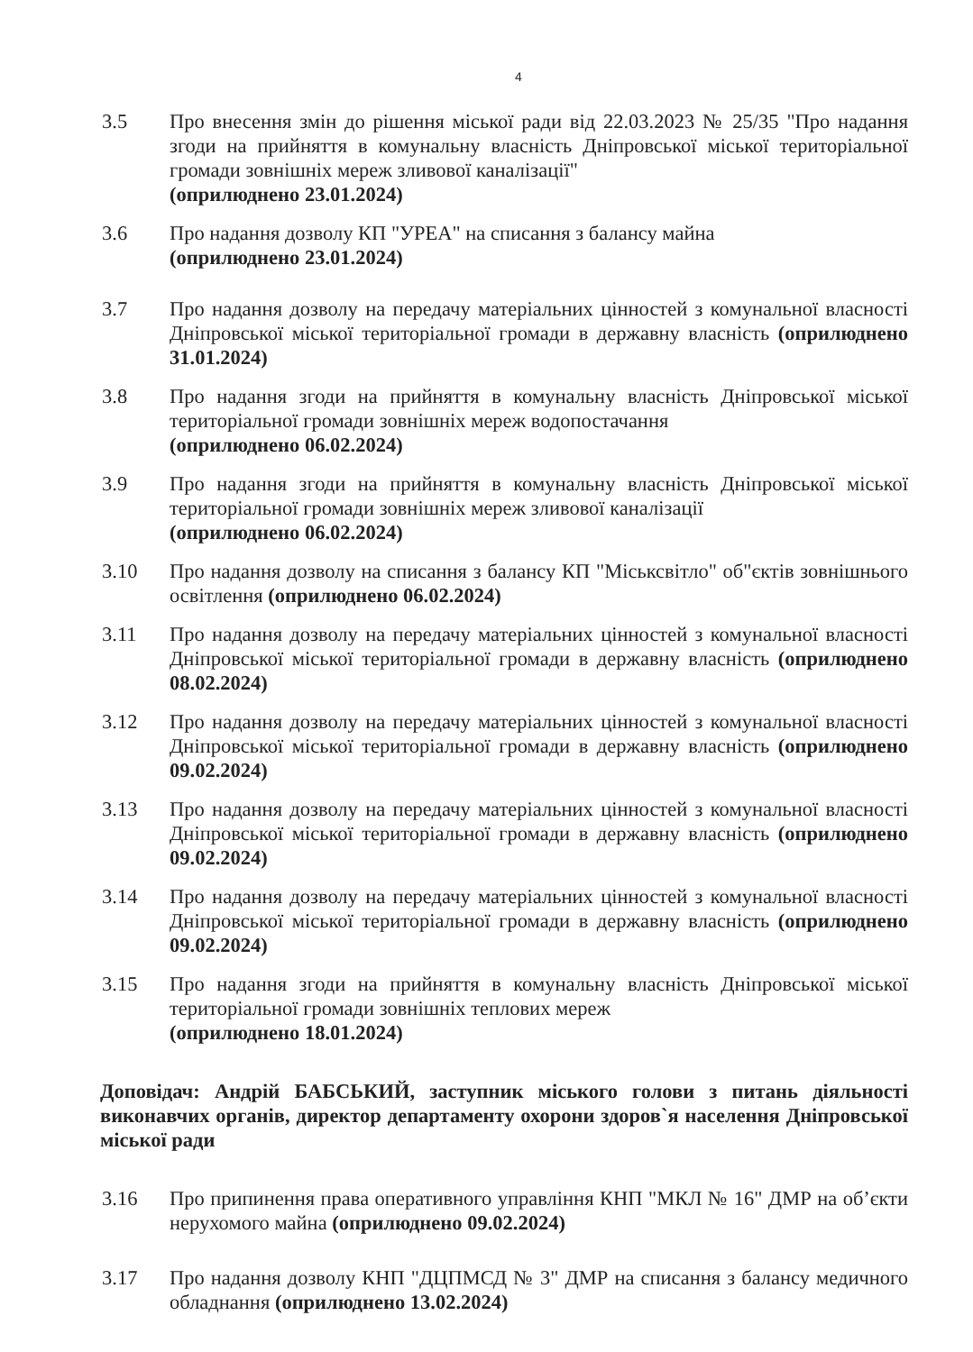4
3.5 Про внесення змін до рішення міської ради від 22.03.2023 № 25/35 "Про надання згоди на прийняття в комунальну власність Дніпровської міської територіальної громади зовнішніх мереж зливової каналізації"
(оприлюднено 23.01.2024)
3.6 Про надання дозволу КП "УРЕА" на списання з балансу майна
(оприлюднено 23.01.2024)
3.7 Про надання дозволу на передачу матеріальних цінностей з комунальної власності Дніпровської міської територіальної громади в державну власність (оприлюднено 31.01.2024)
3.8 Про надання згоди на прийняття в комунальну власність Дніпровської міської територіальної громади зовнішніх мереж водопостачання
(оприлюднено 06.02.2024)
3.9 Про надання згоди на прийняття в комунальну власність Дніпровської міської територіальної громади зовнішніх мереж зливової каналізації
(оприлюднено 06.02.2024)
3.10 Про надання дозволу на списання з балансу КП "Міськсвітло" об"єктів зовнішнього освітлення (оприлюднено 06.02.2024)
3.11 Про надання дозволу на передачу матеріальних цінностей з комунальної власності Дніпровської міської територіальної громади в державну власність (оприлюднено 08.02.2024)
3.12 Про надання дозволу на передачу матеріальних цінностей з комунальної власності Дніпровської міської територіальної громади в державну власність (оприлюднено 09.02.2024)
3.13 Про надання дозволу на передачу матеріальних цінностей з комунальної власності Дніпровської міської територіальної громади в державну власність (оприлюднено 09.02.2024)
3.14 Про надання дозволу на передачу матеріальних цінностей з комунальної власності Дніпровської міської територіальної громади в державну власність (оприлюднено 09.02.2024)
3.15 Про надання згоди на прийняття в комунальну власність Дніпровської міської територіальної громади зовнішніх теплових мереж
(оприлюднено 18.01.2024)
Доповідач: Андрій БАБСЬКИЙ, заступник міського голови з питань діяльності виконавчих органів, директор департаменту охорони здоров`я населення Дніпровської міської ради
3.16 Про припинення права оперативного управління КНП "МКЛ № 16" ДМР на об’єкти нерухомого майна (оприлюднено 09.02.2024)
3.17 Про надання дозволу КНП "ДЦПМСД № 3" ДМР на списання з балансу медичного обладнання (оприлюднено 13.02.2024)